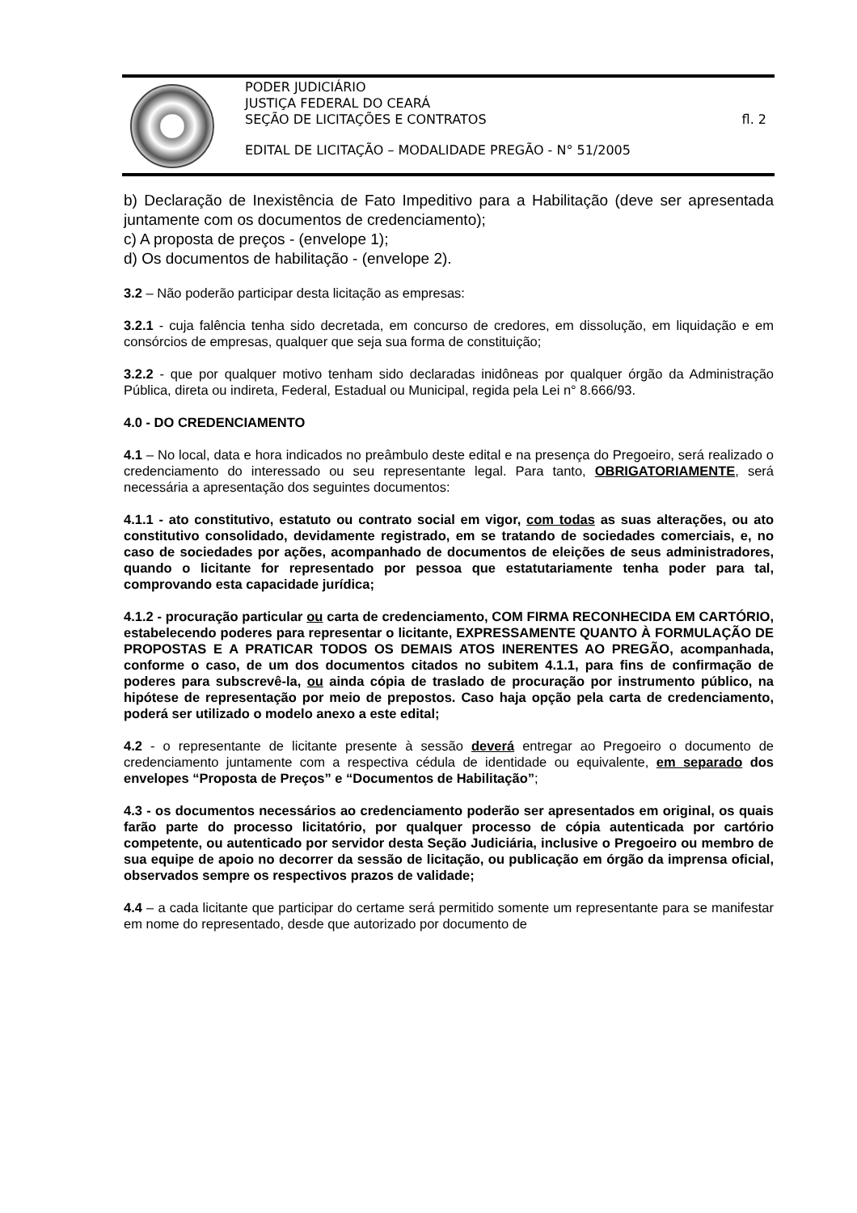PODER JUDICIÁRIO
JUSTIÇA FEDERAL DO CEARÁ
SEÇÃO DE LICITAÇÕES E CONTRATOS
fl. 2
EDITAL DE LICITAÇÃO – MODALIDADE PREGÃO - N° 51/2005
b) Declaração de Inexistência de Fato Impeditivo para a Habilitação (deve ser apresentada juntamente com os documentos de credenciamento);
c) A proposta de preços - (envelope 1);
d) Os documentos de habilitação - (envelope 2).
3.2 – Não poderão participar desta licitação as empresas:
3.2.1 - cuja falência tenha sido decretada, em concurso de credores, em dissolução, em liquidação e em consórcios de empresas, qualquer que seja sua forma de constituição;
3.2.2 - que por qualquer motivo tenham sido declaradas inidôneas por qualquer órgão da Administração Pública, direta ou indireta, Federal, Estadual ou Municipal, regida pela Lei n° 8.666/93.
4.0 - DO CREDENCIAMENTO
4.1 – No local, data e hora indicados no preâmbulo deste edital e na presença do Pregoeiro, será realizado o credenciamento do interessado ou seu representante legal. Para tanto, OBRIGATORIAMENTE, será necessária a apresentação dos seguintes documentos:
4.1.1 - ato constitutivo, estatuto ou contrato social em vigor, com todas as suas alterações, ou ato constitutivo consolidado, devidamente registrado, em se tratando de sociedades comerciais, e, no caso de sociedades por ações, acompanhado de documentos de eleições de seus administradores, quando o licitante for representado por pessoa que estatutariamente tenha poder para tal, comprovando esta capacidade jurídica;
4.1.2 - procuração particular ou carta de credenciamento, COM FIRMA RECONHECIDA EM CARTÓRIO, estabelecendo poderes para representar o licitante, EXPRESSAMENTE QUANTO À FORMULAÇÃO DE PROPOSTAS E A PRATICAR TODOS OS DEMAIS ATOS INERENTES AO PREGÃO, acompanhada, conforme o caso, de um dos documentos citados no subitem 4.1.1, para fins de confirmação de poderes para subscrevê-la, ou ainda cópia de traslado de procuração por instrumento público, na hipótese de representação por meio de prepostos. Caso haja opção pela carta de credenciamento, poderá ser utilizado o modelo anexo a este edital;
4.2 - o representante de licitante presente à sessão deverá entregar ao Pregoeiro o documento de credenciamento juntamente com a respectiva cédula de identidade ou equivalente, em separado dos envelopes “Proposta de Preços” e “Documentos de Habilitação”;
4.3 - os documentos necessários ao credenciamento poderão ser apresentados em original, os quais farão parte do processo licitatório, por qualquer processo de cópia autenticada por cartório competente, ou autenticado por servidor desta Seção Judiciária, inclusive o Pregoeiro ou membro de sua equipe de apoio no decorrer da sessão de licitação, ou publicação em órgão da imprensa oficial, observados sempre os respectivos prazos de validade;
4.4 – a cada licitante que participar do certame será permitido somente um representante para se manifestar em nome do representado, desde que autorizado por documento de